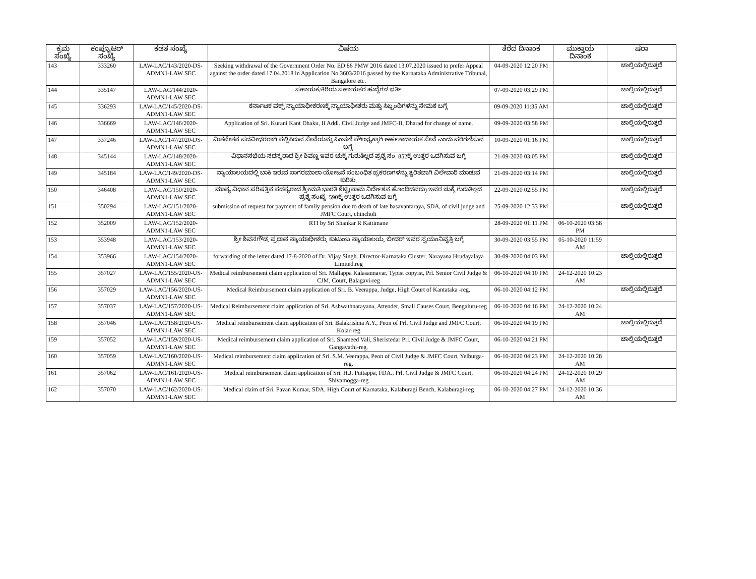| ಕ್ರಮ ಸಂಖ್ಯೆ | ಕಂಪ್ಯೂಟರ್ ಸಂಖ್ಯೆ | ಕಡತ ಸಂಖ್ಯೆ | ವಿಷಯ | ತೆರೆದ ದಿನಾಂಕ | ಮುಕ್ತಾಯ ದಿನಾಂಕ | ಷರಾ |
| --- | --- | --- | --- | --- | --- | --- |
| 143 | 333260 | LAW-LAC/143/2020-DS-ADMN1-LAW SEC | Seeking withdrawal of the Government Order No. ED 86 PMW 2016 dated 13.07.2020 issued to prefer Appeal against the order dated 17.04.2018 in Application No.3603/2016 passed by the Karnataka Administrative Tribunal, Bangalore etc. | 04-09-2020 12:20 PM | | ಚಾಲ್ತಿಯಲ್ಲಿರುತ್ತದೆ |
| 144 | 335147 | LAW-LAC/144/2020-ADMN1-LAW SEC | ಸಹಾಯಕ/ಕಿರಿಯ ಸಹಾಯಕರ ಹುದ್ದೆಗಳ ಭರ್ತಿ | 07-09-2020 03:29 PM | | ಚಾಲ್ತಿಯಲ್ಲಿರುತ್ತದೆ |
| 145 | 336293 | LAW-LAC/145/2020-DS-ADMN1-LAW SEC | ಕರ್ನಾಟಕ ವಕ್ಫ್ ನ್ಯಾಯಾಧೀಕರಣಕ್ಕೆ ನ್ಯಾಯಾಧೀಶರು ಮತ್ತು ಸಿಬ್ಬಂದಿಗಳನ್ನು ನೇಮಕ ಬಗ್ಗೆ. | 09-09-2020 11:35 AM | | ಚಾಲ್ತಿಯಲ್ಲಿರುತ್ತದೆ |
| 146 | 336669 | LAW-LAC/146/2020-ADMN1-LAW SEC | Application of Sri. Kurani Kant Dhaku, II Addl. Civil Judge and JMFC-II, Dharad for change of name. | 09-09-2020 03:58 PM | | ಚಾಲ್ತಿಯಲ್ಲಿರುತ್ತದೆ |
| 147 | 337246 | LAW-LAC/147/2020-DS-ADMN1-LAW SEC | ಮಿತವೇತನ ಪದವೀಧರರಾಗಿ ಸಲ್ಲಿಸಿರುವ ಸೇವೆಯನ್ನು ಪಿಂಚಣಿ ಸೌಲಭ್ಯಕ್ಕಾಗಿ ಅರ್ಹತಾದಾಯಕ ಸೇವೆ ಎಂದು ಪರಿಗಣಿಸುವ ಬಗ್ಗೆ. | 10-09-2020 01:16 PM | | ಚಾಲ್ತಿಯಲ್ಲಿರುತ್ತದೆ |
| 148 | 345144 | LAW-LAC/148/2020-ADMN1-LAW SEC | ವಿಧಾನಸಭೆಯ ಸದಸ್ಯರಾದ ಶ್ರೀ ಶಿವಣ್ಣ ಇವರ ಚುಕ್ಕೆ ಗುರುತಿಲ್ಲದ ಪ್ರಶ್ನೆ ಸಂ. 852ಕ್ಕೆ ಉತ್ತರ ಒದಗಿಸುವ ಬಗ್ಗೆ | 21-09-2020 03:05 PM | | ಚಾಲ್ತಿಯಲ್ಲಿರುತ್ತದೆ |
| 149 | 345184 | LAW-LAC/149/2020-DS-ADMN1-LAW SEC | ನ್ಯಾಯಾಲಯದಲ್ಲಿ ಬಾಕಿ ಇರುವ ಸಾಗರಮಾಲಾ ಯೋಜನೆ ಸಂಬಂಧಿತ ಪ್ರಕರಣಗಳನ್ನು ತ್ವರಿತವಾಗಿ ವಿಲೇವಾರಿ ಮಾಡುವ ಕುರಿತು. | 21-09-2020 03:14 PM | | ಚಾಲ್ತಿಯಲ್ಲಿರುತ್ತದೆ |
| 150 | 346408 | LAW-LAC/150/2020-ADMN1-LAW SEC | ಮಾನ್ಯ ವಿಧಾನ ಪರಿಷತ್ತಿನ ಸದಸ್ಯರಾದ ಶ್ರೀಮತಿ ಭಾರತಿ ಶೆಟ್ಟಿ(ನಾಮ ನಿರ್ದೇಶನ ಹೊಂದಿದವರು) ಇವರ ಚುಕ್ಕೆ ಗುರುತಿಲ್ಲದ ಪ್ರಶ್ನೆ ಸಂಖ್ಯೆ. 590ಕ್ಕೆ ಉತ್ತರ ಒದಗಿಸುವ ಬಗ್ಗೆ. | 22-09-2020 02:55 PM | | ಚಾಲ್ತಿಯಲ್ಲಿರುತ್ತದೆ |
| 151 | 350294 | LAW-LAC/151/2020-ADMN1-LAW SEC | submission of request for payment of family pension due to death of late basavantaraya, SDA, of civil judge and JMFC Court, chincholi | 25-09-2020 12:33 PM | | ಚಾಲ್ತಿಯಲ್ಲಿರುತ್ತದೆ |
| 152 | 352009 | LAW-LAC/152/2020-ADMN1-LAW SEC | RTI by Sri Shankar R Kattimane | 28-09-2020 01:11 PM | 06-10-2020 03:58 PM | |
| 153 | 353948 | LAW-LAC/153/2020-ADMN1-LAW SEC | ಶ್ರೀ ಶಿವನಗೌಡ, ಪ್ರಧಾನ ನ್ಯಾಯಾಧೀಶರು, ಕುಟುಂಬ ನ್ಯಾಯಾಲಯ, ಬೀದರ್ ಇವರ ಸ್ವಯಂನಿವೃತ್ತಿ ಬಗ್ಗೆ | 30-09-2020 03:55 PM | 05-10-2020 11:59 AM | |
| 154 | 353966 | LAW-LAC/154/2020-ADMN1-LAW SEC | forwarding of the letter dated 17-8-2020 of Dr. Vijay Singh. Director-Karnataka Cluster, Narayana Hrudayalaya Limited.reg | 30-09-2020 04:03 PM | | ಚಾಲ್ತಿಯಲ್ಲಿರುತ್ತದೆ |
| 155 | 357027 | LAW-LAC/155/2020-US-ADMN1-LAW SEC | Medical reimbursement claim application of Sri. Mallappa Kalasannavar, Typist copyist, Prl. Senior Civil Judge & CJM, Court, Balagavi-reg | 06-10-2020 04:10 PM | 24-12-2020 10:23 AM | |
| 156 | 357029 | LAW-LAC/156/2020-US-ADMN1-LAW SEC | Medical Reimbursement claim application of Sri. B. Veerappa, Judge, High Court of Kantataka -reg. | 06-10-2020 04:12 PM | | ಚಾಲ್ತಿಯಲ್ಲಿರುತ್ತದೆ |
| 157 | 357037 | LAW-LAC/157/2020-US-ADMN1-LAW SEC | Medical Reimbursement claim application of Sri. Ashwathnarayana, Attender, Small Causes Court, Bengaluru-reg | 06-10-2020 04:16 PM | 24-12-2020 10:24 AM | |
| 158 | 357046 | LAW-LAC/158/2020-US-ADMN1-LAW SEC | Medical reimbursement claim application of Sri. Balakrishna A.Y., Peon of Prl. Civil Judge and JMFC Court, Kolar-reg | 06-10-2020 04:19 PM | | ಚಾಲ್ತಿಯಲ್ಲಿರುತ್ತದೆ |
| 159 | 357052 | LAW-LAC/159/2020-US-ADMN1-LAW SEC | Medical reimbursement claim application of Sri. Shameed Vali, Sheristedar Prl. Civil Judge & JMFC Court, Gangavathi-reg. | 06-10-2020 04:21 PM | | ಚಾಲ್ತಿಯಲ್ಲಿರುತ್ತದೆ |
| 160 | 357059 | LAW-LAC/160/2020-US-ADMN1-LAW SEC | Medical reimbursement claim application of Sri. S.M. Veerappa, Peon of Civil Judge & JMFC Court, Yelburga-reg. | 06-10-2020 04:23 PM | 24-12-2020 10:28 AM | |
| 161 | 357062 | LAW-LAC/161/2020-US-ADMN1-LAW SEC | Medical reimbursement claim application of Sri. H.J. Puttappa, FDA., Prl. Civil Judge & JMFC Court, Shivamogga-reg | 06-10-2020 04:24 PM | 24-12-2020 10:29 AM | |
| 162 | 357070 | LAW-LAC/162/2020-US-ADMN1-LAW SEC | Medical claim of Sri. Pavan Kumar, SDA, High Court of Karnataka, Kalaburagi Bench, Kalaburagi-reg | 06-10-2020 04:27 PM | 24-12-2020 10:36 AM | |